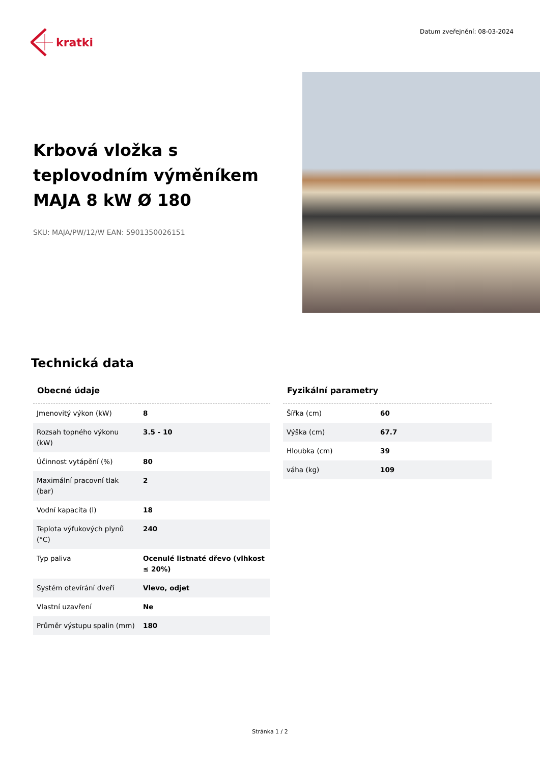kratki
Datum zveřejnění: 08-03-2024
Krbová vložka s teplovodním výměníkem MAJA 8 kW Ø 180
SKU: MAJA/PW/12/W EAN: 5901350026151
Technická data
| Obecné údaje | |
| --- | --- |
| Jmenovitý výkon (kW) | 8 |
| Rozsah topného výkonu (kW) | 3.5 - 10 |
| Účinnost vytápění (%) | 80 |
| Maximální pracovní tlak (bar) | 2 |
| Vodní kapacita (l) | 18 |
| Teplota výfukových plynů (°C) | 240 |
| Typ paliva | Ocenulé listnaté dřevo (vlhkost ≤ 20%) |
| Systém otevírání dveří | Vlevo, odjet |
| Vlastní uzavření | Ne |
| Průměr výstupu spalin (mm) | 180 |
| Fyzikální parametry | |
| --- | --- |
| Šířka (cm) | 60 |
| Výška (cm) | 67.7 |
| Hloubka (cm) | 39 |
| váha (kg) | 109 |
Stránka 1 / 2